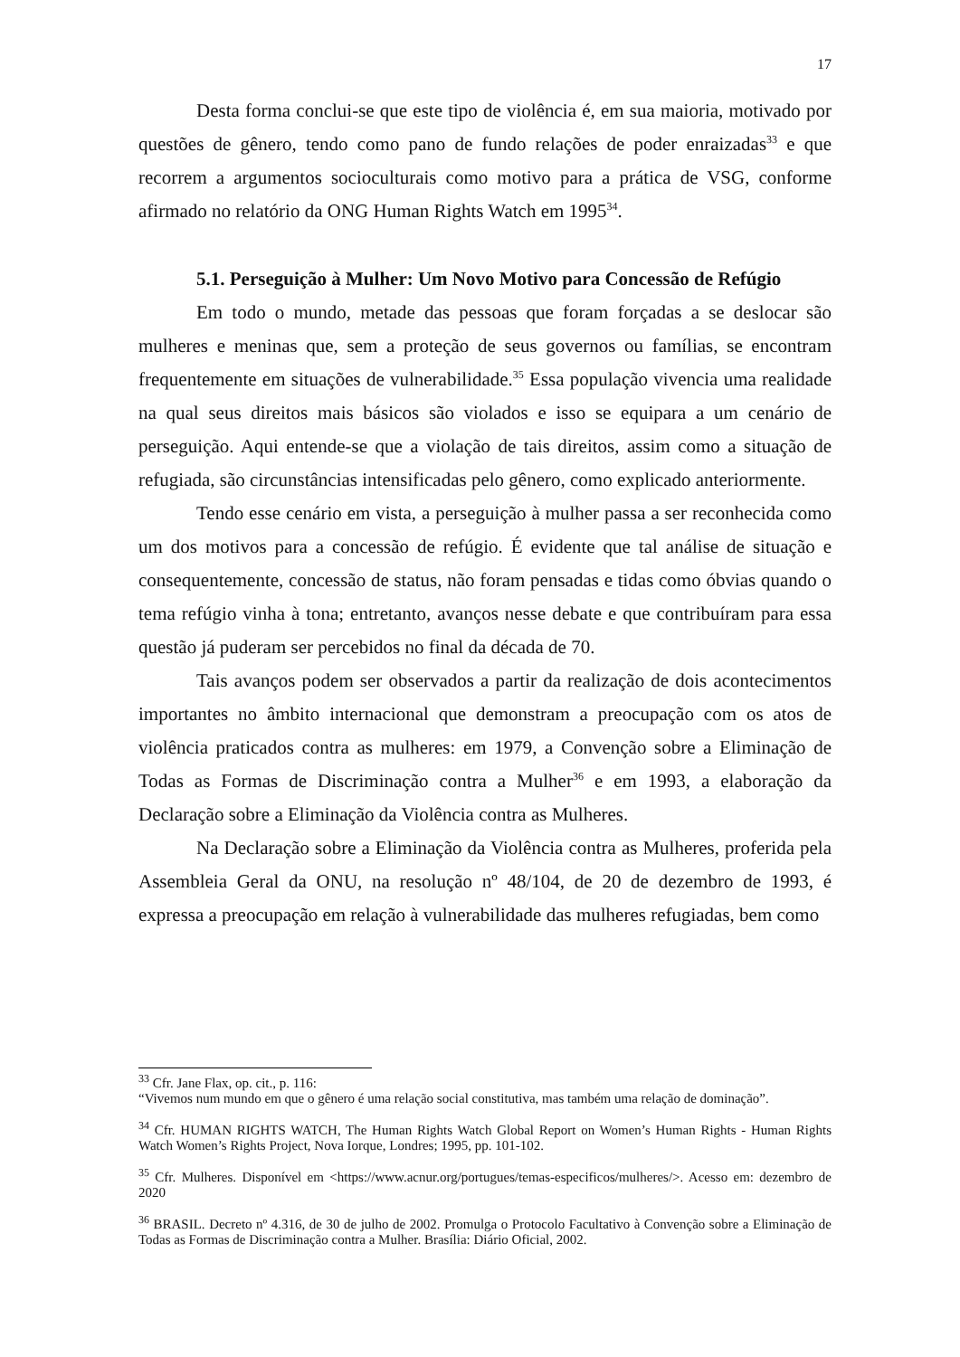17
Desta forma conclui-se que este tipo de violência é, em sua maioria, motivado por questões de gênero, tendo como pano de fundo relações de poder enraizadas<sup>33</sup> e que recorrem a argumentos socioculturais como motivo para a prática de VSG, conforme afirmado no relatório da ONG Human Rights Watch em 1995<sup>34</sup>.
5.1. Perseguição à Mulher: Um Novo Motivo para Concessão de Refúgio
Em todo o mundo, metade das pessoas que foram forçadas a se deslocar são mulheres e meninas que, sem a proteção de seus governos ou famílias, se encontram frequentemente em situações de vulnerabilidade.<sup>35</sup> Essa população vivencia uma realidade na qual seus direitos mais básicos são violados e isso se equipara a um cenário de perseguição. Aqui entende-se que a violação de tais direitos, assim como a situação de refugiada, são circunstâncias intensificadas pelo gênero, como explicado anteriormente.
Tendo esse cenário em vista, a perseguição à mulher passa a ser reconhecida como um dos motivos para a concessão de refúgio. É evidente que tal análise de situação e consequentemente, concessão de status, não foram pensadas e tidas como óbvias quando o tema refúgio vinha à tona; entretanto, avanços nesse debate e que contribuíram para essa questão já puderam ser percebidos no final da década de 70.
Tais avanços podem ser observados a partir da realização de dois acontecimentos importantes no âmbito internacional que demonstram a preocupação com os atos de violência praticados contra as mulheres: em 1979, a Convenção sobre a Eliminação de Todas as Formas de Discriminação contra a Mulher<sup>36</sup> e em 1993, a elaboração da Declaração sobre a Eliminação da Violência contra as Mulheres.
Na Declaração sobre a Eliminação da Violência contra as Mulheres, proferida pela Assembleia Geral da ONU, na resolução nº 48/104, de 20 de dezembro de 1993, é expressa a preocupação em relação à vulnerabilidade das mulheres refugiadas, bem como
<sup>33</sup> Cfr. Jane Flax, op. cit., p. 116:
“Vivemos num mundo em que o gênero é uma relação social constitutiva, mas também uma relação de dominação”.
<sup>34</sup> Cfr. HUMAN RIGHTS WATCH, The Human Rights Watch Global Report on Women’s Human Rights - Human Rights Watch Women’s Rights Project, Nova Iorque, Londres; 1995, pp. 101-102.
<sup>35</sup> Cfr. Mulheres. Disponível em <https://www.acnur.org/portugues/temas-especificos/mulheres/>. Acesso em: dezembro de 2020
<sup>36</sup> BRASIL. Decreto nº 4.316, de 30 de julho de 2002. Promulga o Protocolo Facultativo à Convenção sobre a Eliminação de Todas as Formas de Discriminação contra a Mulher. Brasília: Diário Oficial, 2002.